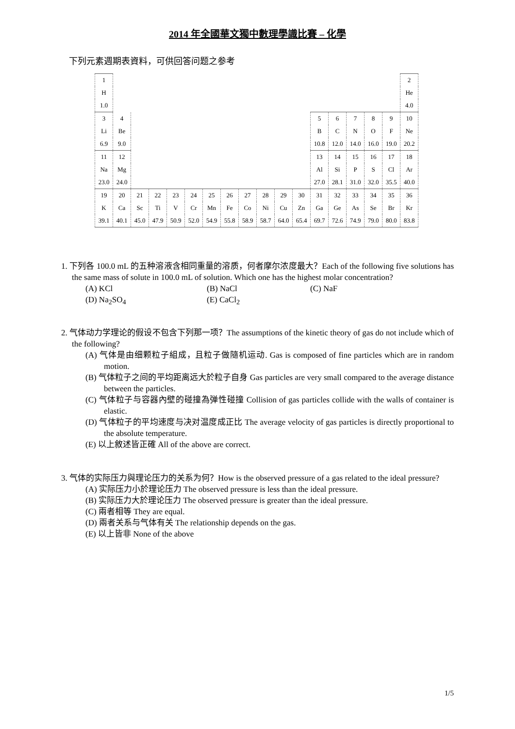2014 年全國華文獨中數理學識比賽 – 化學
下列元素週期表資料，可供回答问题之参考
| 1 | | | | | | | | | | | | | | | | | 2 |
| H | | | | | | | | | | | | | | | | | He |
| 1.0 | | | | | | | | | | | | | | | | | 4.0 |
| 3 | 4 | | | | | | | | | | | 5 | 6 | 7 | 8 | 9 | 10 |
| Li | Be | | | | | | | | | | | B | C | N | O | F | Ne |
| 6.9 | 9.0 | | | | | | | | | | | 10.8 | 12.0 | 14.0 | 16.0 | 19.0 | 20.2 |
| 11 | 12 | | | | | | | | | | | 13 | 14 | 15 | 16 | 17 | 18 |
| Na | Mg | | | | | | | | | | | Al | Si | P | S | Cl | Ar |
| 23.0 | 24.0 | | | | | | | | | | | 27.0 | 28.1 | 31.0 | 32.0 | 35.5 | 40.0 |
| 19 | 20 | 21 | 22 | 23 | 24 | 25 | 26 | 27 | 28 | 29 | 30 | 31 | 32 | 33 | 34 | 35 | 36 |
| K | Ca | Sc | Ti | V | Cr | Mn | Fe | Co | Ni | Cu | Zn | Ga | Ge | As | Se | Br | Kr |
| 39.1 | 40.1 | 45.0 | 47.9 | 50.9 | 52.0 | 54.9 | 55.8 | 58.9 | 58.7 | 64.0 | 65.4 | 69.7 | 72.6 | 74.9 | 79.0 | 80.0 | 83.8 |
1. 下列各 100.0 mL 的五种溶液含相同重量的溶质，何者摩尔浓度最大？Each of the following five solutions has the same mass of solute in 100.0 mL of solution. Which one has the highest molar concentration?
(A) KCl
(B) NaCl
(C) NaF
(D) Na<sub>2</sub>SO<sub>4</sub>
(E) CaCl<sub>2</sub>
2. 气体动力学理论的假设不包含下列那一项？The assumptions of the kinetic theory of gas do not include which of the following?
(A) 气体是由细颗粒子組成，且粒子做隨机运动. Gas is composed of fine particles which are in random motion.
(B) 气体粒子之间的平均距离远大於粒子自身 Gas particles are very small compared to the average distance between the particles.
(C) 气体粒子与容器內壁的碰撞為弹性碰撞 Collision of gas particles collide with the walls of container is elastic.
(D) 气体粒子的平均速度与决对温度成正比 The average velocity of gas particles is directly proportional to the absolute temperature.
(E) 以上敘述皆正確 All of the above are correct.
3. 气体的实际压力與理论压力的关系为何？How is the observed pressure of a gas related to the ideal pressure?
(A) 实际压力小於理论压力 The observed pressure is less than the ideal pressure.
(B) 实际压力大於理论压力 The observed pressure is greater than the ideal pressure.
(C) 兩者相等 They are equal.
(D) 兩者关系与气体有关 The relationship depends on the gas.
(E) 以上皆非 None of the above
1/5